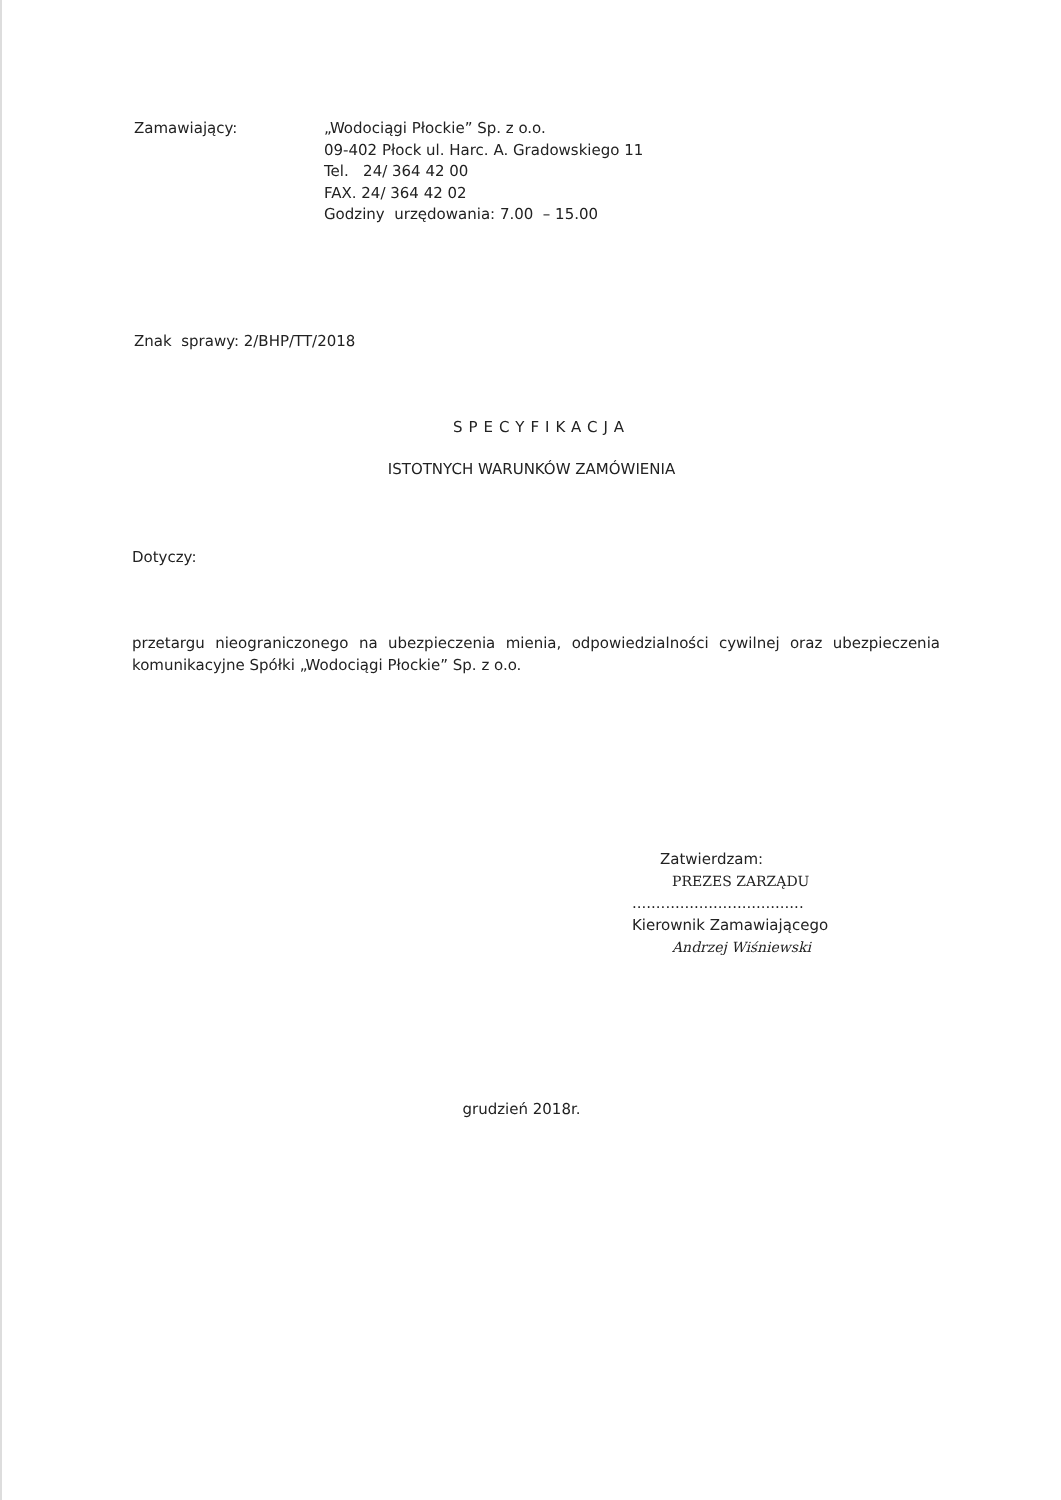Zamawiający: „Wodociągi Płockie” Sp. z o.o.
09-402 Płock ul. Harc. A. Gradowskiego 11
Tel. 24/ 364 42 00
FAX. 24/ 364 42 02
Godziny urzędowania: 7.00 – 15.00
Znak sprawy: 2/BHP/TT/2018
SPECYFIKACJA
ISTOTNYCH WARUNKÓW ZAMÓWIENIA
Dotyczy:
przetargu nieograniczonego na ubezpieczenia mienia, odpowiedzialności cywilnej oraz ubezpieczenia komunikacyjne Spółki „Wodociągi Płockie” Sp. z o.o.
Zatwierdzam:
PREZES ZARZĄDU
....................................
Kierownik Zamawiającego
Andrzej Wiśniewski
grudzień 2018r.